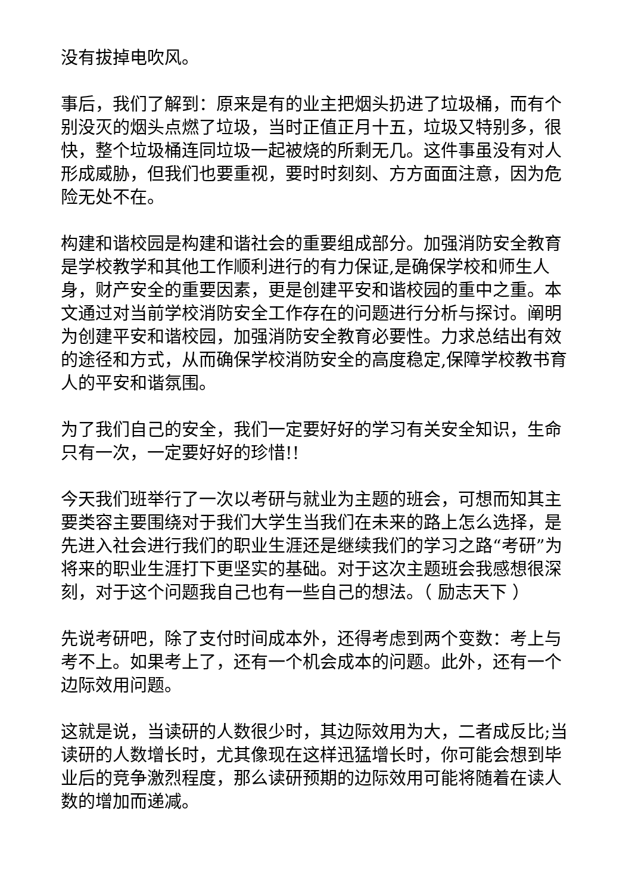没有拔掉电吹风。
事后，我们了解到：原来是有的业主把烟头扔进了垃圾桶，而有个别没灭的烟头点燃了垃圾，当时正值正月十五，垃圾又特别多，很快，整个垃圾桶连同垃圾一起被烧的所剩无几。这件事虽没有对人形成威胁，但我们也要重视，要时时刻刻、方方面面注意，因为危险无处不在。
构建和谐校园是构建和谐社会的重要组成部分。加强消防安全教育是学校教学和其他工作顺利进行的有力保证,是确保学校和师生人身，财产安全的重要因素，更是创建平安和谐校园的重中之重。本文通过对当前学校消防安全工作存在的问题进行分析与探讨。阐明为创建平安和谐校园，加强消防安全教育必要性。力求总结出有效的途径和方式，从而确保学校消防安全的高度稳定,保障学校教书育人的平安和谐氛围。
为了我们自己的安全，我们一定要好好的学习有关安全知识，生命只有一次，一定要好好的珍惜!!
今天我们班举行了一次以考研与就业为主题的班会，可想而知其主要类容主要围绕对于我们大学生当我们在未来的路上怎么选择，是先进入社会进行我们的职业生涯还是继续我们的学习之路“考研”为将来的职业生涯打下更坚实的基础。对于这次主题班会我感想很深刻，对于这个问题我自己也有一些自己的想法。（ 励志天下 ）
先说考研吧，除了支付时间成本外，还得考虑到两个变数：考上与考不上。如果考上了，还有一个机会成本的问题。此外，还有一个边际效用问题。
这就是说，当读研的人数很少时，其边际效用为大，二者成反比;当读研的人数增长时，尤其像现在这样迅猛增长时，你可能会想到毕业后的竞争激烈程度，那么读研预期的边际效用可能将随着在读人数的增加而递减。